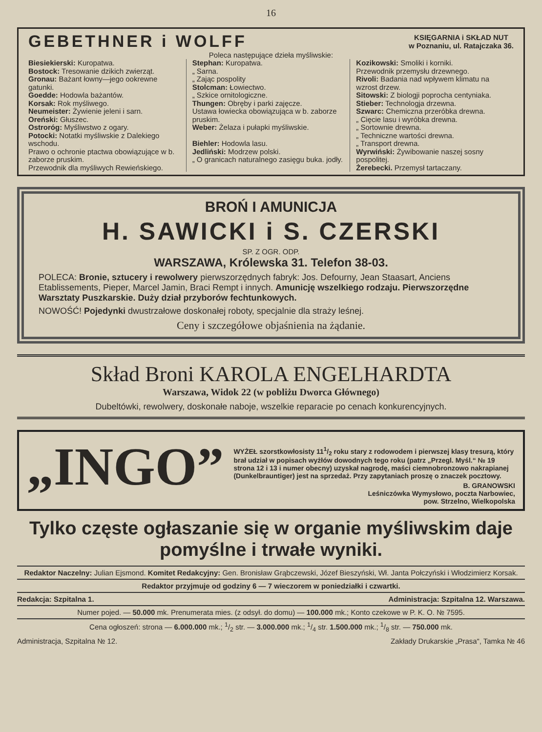16
GEBETHNER i WOLFF
KSIĘGARNIA i SKŁAD NUT
w Poznaniu, ul. Ratajczaka 36.
Poleca następujące dzieła myśliwskie:
Biesiekierski: Kuropatwa.
Bostock: Tresowanie dzikich zwierząt.
Gronau: Bażant łowny—jego ookrewne gatunki.
Goedde: Hodowla bażantów.
Korsak: Rok myśliwego.
Neumeister: Żywienie jeleni i sarn.
Oreński: Głuszec.
Ostroróg: Myśliwstwo z ogary.
Potocki: Notatki myśliwskie z Dalekiego wschodu.
Prawo o ochronie ptactwa obowiązujące w b. zaborze pruskim.
Przewodnik dla myśliwych Rewieńskiego.
Stephan: Kuropatwa.
„ Sarna.
„ Zając pospolity
Stolcman: Łowiectwo.
„ Szkice ornitologiczne.
Thungen: Obręby i parki zajęcze.
Ustawa łowiecka obowiązująca w b. zaborze pruskim.
Weber: Żelaza i pułapki myśliwskie.
Biehler: Hodowla lasu.
Jedliński: Modrzew polski.
„ O granicach naturalnego zasięgu buka. jodły.
Kozikowski: Smoliki i korniki.
Przewodnik przemysłu drzewnego.
Rivoli: Badania nad wpływem klimatu na wzrost drzew.
Sitowski: Z biologji poprocha centyniaka.
Stieber: Technologja drzewna.
Szwarc: Chemiczna przeróbka drewna.
„ Cięcie lasu i wyróbka drewna.
„ Sortownie drewna.
„ Techniczne wartości drewna.
„ Transport drewna.
Wyrwiński: Żywibowanie naszej sosny pospolitej.
Żerebecki. Przemysł tartaczany.
BROŃ I AMUNICJA
H. SAWICKI i S. CZERSKI
SP. Z OGR. ODP.
WARSZAWA, Królewska 31. Telefon 38-03.
POLECA: Bronie, sztucery i rewolwery pierwszorzędnych fabryk: Jos. Defourny, Jean Staasart, Anciens Etablissements, Pieper, Marcel Jamin, Braci Rempt i innych. Amunicję wszelkiego rodzaju. Pierwszorzędne Warsztaty Puszkarskie. Duży dział przyborów fechtunkowych.
NOWOŚĆ! Pojedynki dwustrzałowe doskonałej roboty, specjalnie dla straży leśnej.
Ceny i szczegółowe objaśnienia na żądanie.
Skład Broni KAROLA ENGELHARDTA
Warszawa, Widok 22 (w pobliżu Dworca Głównego)
Dubeltówki, rewolwery, doskonałe naboje, wszelkie reparacie po cenach konkurencyjnych.
„INGO”
WYŻEŁ szorstkowłosisty 111/2 roku stary z rodowodem i pierwszej klasy tresurą, który brał udział w popisach wyżłów dowodnych tego roku (patrz „Przegl. Myśl.“ № 19 strona 12 i 13 i numer obecny) uzyskał nagrodę, maści ciemnobronzowo nakrapianej (Dunkelbrauntiger) jest na sprzedaż. Przy zapytaniach proszę o znaczek pocztowy.
B. GRANOWSKI
Leśniczówka Wymysłowo, poczta Narbowiec,
pow. Strzelno, Wielkopolska
Tylko częste ogłaszanie się w organie myśliwskim daje pomyślne i trwałe wyniki.
Redaktor Naczelny: Julian Ejsmond. Komitet Redakcyjny: Gen. Bronisław Grąbczewski, Józef Bieszyński, Wł. Janta Połczyński i Włodzimierz Korsak.
Redaktor przyjmuje od godziny 6 — 7 wieczorem w poniedziałki i czwartki.
Redakcja: Szpitalna 1. Administracja: Szpitalna 12. Warszawa.
Numer pojed. — 50.000 mk. Prenumerata mies. (z odsył. do domu) — 100.000 mk.; Konto czekowe w P. K. O. № 7595.
Cena ogłoszeń: strona — 6.000.000 mk.; 1/2 str. — 3.000.000 mk.; 1/4 str. 1.500.000 mk.; 1/8 str. — 750.000 mk.
Administracja, Szpitalna № 12. Zakłady Drukarskie „Prasa“, Tamka № 46